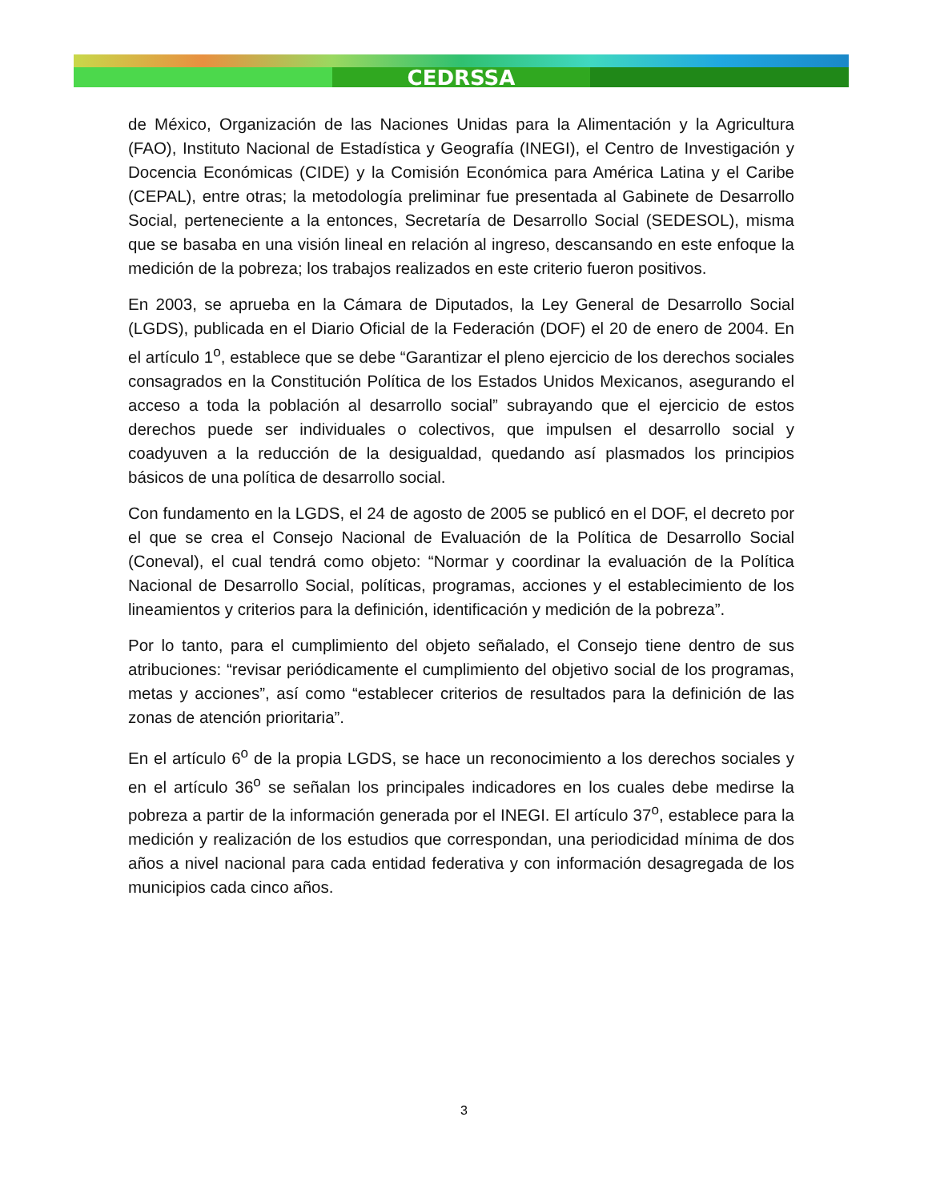CEDRSSA
de México, Organización de las Naciones Unidas para la Alimentación y la Agricultura (FAO), Instituto Nacional de Estadística y Geografía (INEGI), el Centro de Investigación y Docencia Económicas (CIDE) y la Comisión Económica para América Latina y el Caribe (CEPAL), entre otras; la metodología preliminar fue presentada al Gabinete de Desarrollo Social, perteneciente a la entonces, Secretaría de Desarrollo Social (SEDESOL), misma que se basaba en una visión lineal en relación al ingreso, descansando en este enfoque la medición de la pobreza; los trabajos realizados en este criterio fueron positivos.
En 2003, se aprueba en la Cámara de Diputados, la Ley General de Desarrollo Social (LGDS), publicada en el Diario Oficial de la Federación (DOF) el 20 de enero de 2004. En el artículo 1<sup>o</sup>, establece que se debe “Garantizar el pleno ejercicio de los derechos sociales consagrados en la Constitución Política de los Estados Unidos Mexicanos, asegurando el acceso a toda la población al desarrollo social” subrayando que el ejercicio de estos derechos puede ser individuales o colectivos, que impulsen el desarrollo social y coadyuven a la reducción de la desigualdad, quedando así plasmados los principios básicos de una política de desarrollo social.
Con fundamento en la LGDS, el 24 de agosto de 2005 se publicó en el DOF, el decreto por el que se crea el Consejo Nacional de Evaluación de la Política de Desarrollo Social (Coneval), el cual tendrá como objeto: “Normar y coordinar la evaluación de la Política Nacional de Desarrollo Social, políticas, programas, acciones y el establecimiento de los lineamientos y criterios para la definición, identificación y medición de la pobreza”.
Por lo tanto, para el cumplimiento del objeto señalado, el Consejo tiene dentro de sus atribuciones: “revisar periódicamente el cumplimiento del objetivo social de los programas, metas y acciones”, así como “establecer criterios de resultados para la definición de las zonas de atención prioritaria”.
En el artículo 6<sup>o</sup> de la propia LGDS, se hace un reconocimiento a los derechos sociales y en el artículo 36<sup>o</sup> se señalan los principales indicadores en los cuales debe medirse la pobreza a partir de la información generada por el INEGI. El artículo 37<sup>o</sup>, establece para la medición y realización de los estudios que correspondan, una periodicidad mínima de dos años a nivel nacional para cada entidad federativa y con información desagregada de los municipios cada cinco años.
3